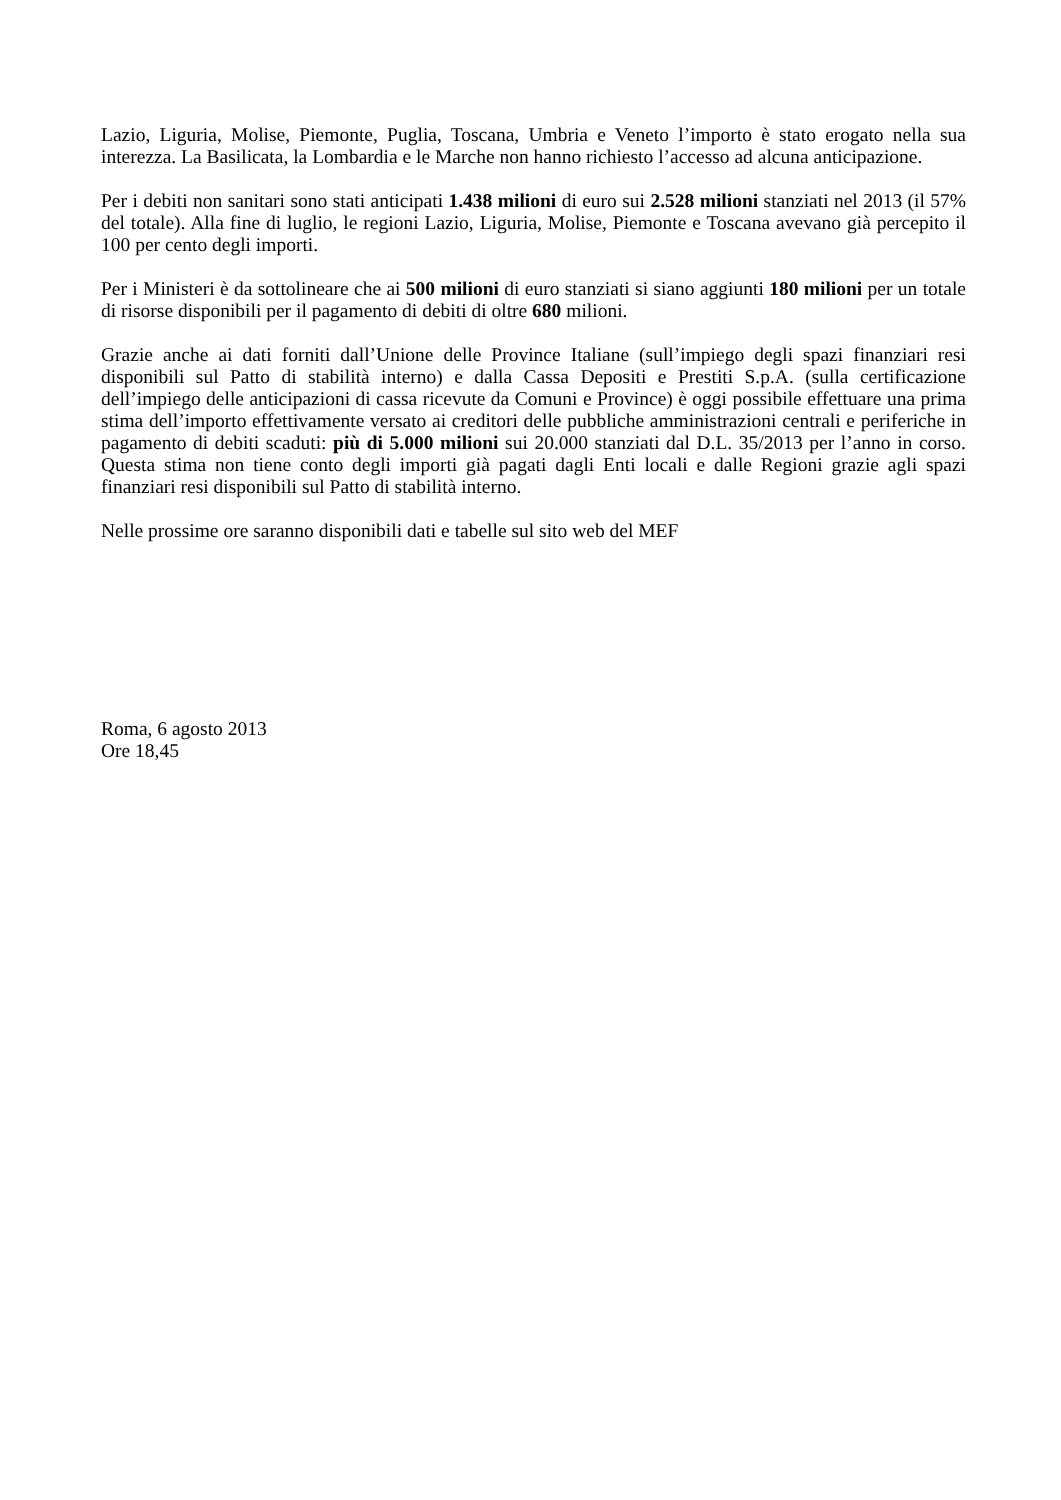Lazio, Liguria, Molise, Piemonte, Puglia, Toscana, Umbria e Veneto l’importo è stato erogato nella sua interezza. La Basilicata, la Lombardia e le Marche non hanno richiesto l’accesso ad alcuna anticipazione.
Per i debiti non sanitari sono stati anticipati 1.438 milioni di euro sui 2.528 milioni stanziati nel 2013 (il 57% del totale). Alla fine di luglio, le regioni Lazio, Liguria, Molise, Piemonte e Toscana avevano già percepito il 100 per cento degli importi.
Per i Ministeri è da sottolineare che ai 500 milioni di euro stanziati si siano aggiunti 180 milioni per un totale di risorse disponibili per il pagamento di debiti di oltre 680 milioni.
Grazie anche ai dati forniti dall’Unione delle Province Italiane (sull’impiego degli spazi finanziari resi disponibili sul Patto di stabilità interno) e dalla Cassa Depositi e Prestiti S.p.A. (sulla certificazione dell’impiego delle anticipazioni di cassa ricevute da Comuni e Province) è oggi possibile effettuare una prima stima dell’importo effettivamente versato ai creditori delle pubbliche amministrazioni centrali e periferiche in pagamento di debiti scaduti: più di 5.000 milioni sui 20.000 stanziati dal D.L. 35/2013 per l’anno in corso. Questa stima non tiene conto degli importi già pagati dagli Enti locali e dalle Regioni grazie agli spazi finanziari resi disponibili sul Patto di stabilità interno.
Nelle prossime ore saranno disponibili dati e tabelle sul sito web del MEF
Roma, 6 agosto 2013
Ore 18,45